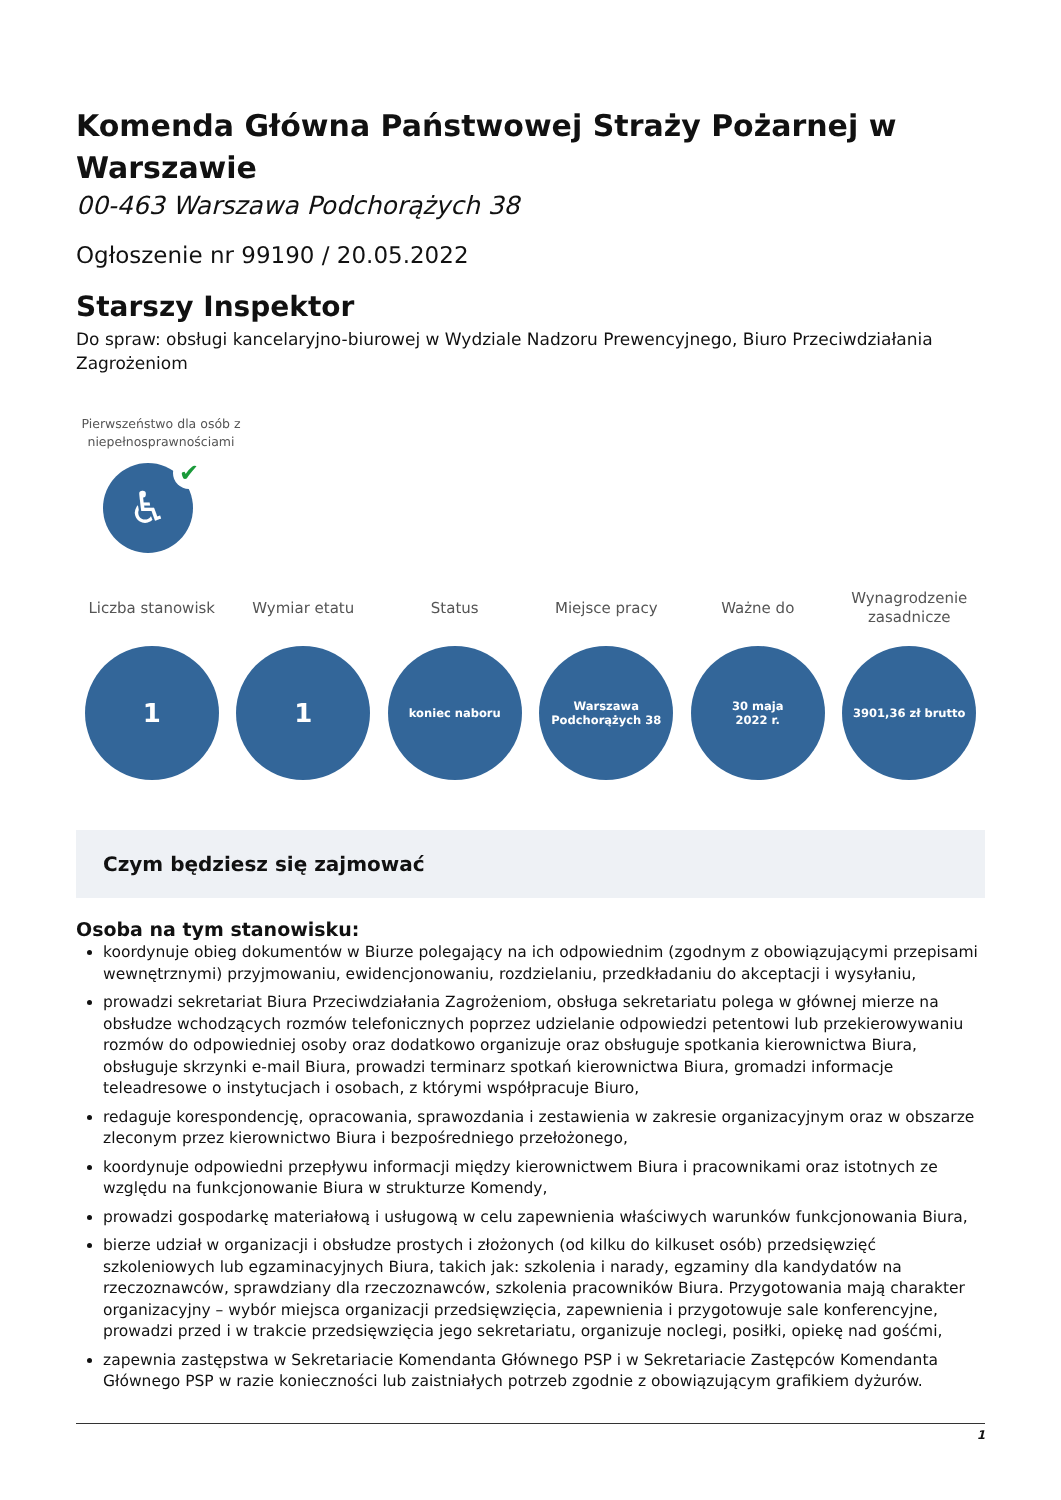Komenda Główna Państwowej Straży Pożarnej w Warszawie
00-463 Warszawa Podchorążych 38
Ogłoszenie nr 99190 / 20.05.2022
Starszy Inspektor
Do spraw: obsługi kancelaryjno-biurowej w Wydziale Nadzoru Prewencyjnego, Biuro Przeciwdziałania Zagrożeniom
Pierwszeństwo dla osób z niepełnosprawnościami
♿
✔
Liczba stanowisk
1
Wymiar etatu
1
Status
koniec naboru
Miejsce pracy
Warszawa
Podchorążych 38
Ważne do
30 maja
2022 r.
Wynagrodzenie zasadnicze
3901,36 zł brutto
Czym będziesz się zajmować
Osoba na tym stanowisku:
koordynuje obieg dokumentów w Biurze polegający na ich odpowiednim (zgodnym z obowiązującymi przepisami wewnętrznymi) przyjmowaniu, ewidencjonowaniu, rozdzielaniu, przedkładaniu do akceptacji i wysyłaniu,
prowadzi sekretariat Biura Przeciwdziałania Zagrożeniom, obsługa sekretariatu polega w głównej mierze na obsłudze wchodzących rozmów telefonicznych poprzez udzielanie odpowiedzi petentowi lub przekierowywaniu rozmów do odpowiedniej osoby oraz dodatkowo organizuje oraz obsługuje spotkania kierownictwa Biura, obsługuje skrzynki e-mail Biura, prowadzi terminarz spotkań kierownictwa Biura, gromadzi informacje teleadresowe o instytucjach i osobach, z którymi współpracuje Biuro,
redaguje korespondencję, opracowania, sprawozdania i zestawienia w zakresie organizacyjnym oraz w obszarze zleconym przez kierownictwo Biura i bezpośredniego przełożonego,
koordynuje odpowiedni przepływu informacji między kierownictwem Biura i pracownikami oraz istotnych ze względu na funkcjonowanie Biura w strukturze Komendy,
prowadzi gospodarkę materiałową i usługową w celu zapewnienia właściwych warunków funkcjonowania Biura,
bierze udział w organizacji i obsłudze prostych i złożonych (od kilku do kilkuset osób) przedsięwzięć szkoleniowych lub egzaminacyjnych Biura, takich jak: szkolenia i narady, egzaminy dla kandydatów na rzeczoznawców, sprawdziany dla rzeczoznawców, szkolenia pracowników Biura. Przygotowania mają charakter organizacyjny – wybór miejsca organizacji przedsięwzięcia, zapewnienia i przygotowuje sale konferencyjne, prowadzi przed i w trakcie przedsięwzięcia jego sekretariatu, organizuje noclegi, posiłki, opiekę nad gośćmi,
zapewnia zastępstwa w Sekretariacie Komendanta Głównego PSP i w Sekretariacie Zastępców Komendanta Głównego PSP w razie konieczności lub zaistniałych potrzeb zgodnie z obowiązującym grafikiem dyżurów.
1